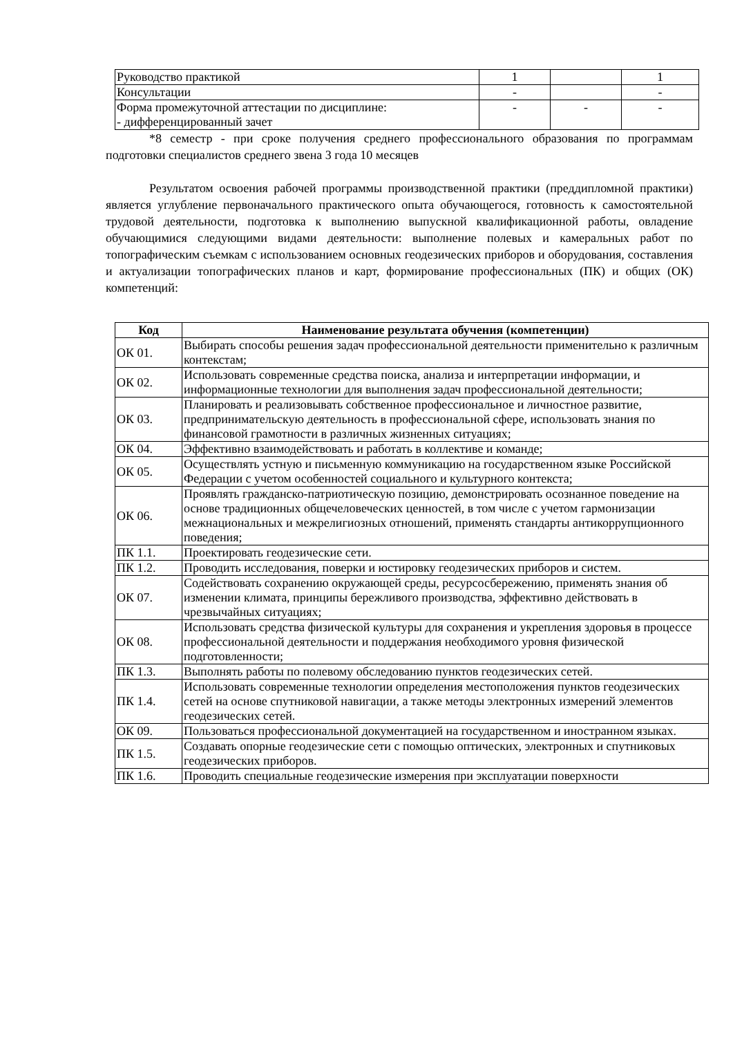| Руководство практикой | 1 | | 1 |
| Консультации | - | | - |
| Форма промежуточной аттестации по дисциплине: - дифференцированный зачет | - | - | - |
*8 семестр - при сроке получения среднего профессионального образования по программам подготовки специалистов среднего звена 3 года 10 месяцев
Результатом освоения рабочей программы производственной практики (преддипломной практики) является углубление первоначального практического опыта обучающегося, готовность к самостоятельной трудовой деятельности, подготовка к выполнению выпускной квалификационной работы, овладение обучающимися следующими видами деятельности: выполнение полевых и камеральных работ по топографическим съемкам с использованием основных геодезических приборов и оборудования, составления и актуализации топографических планов и карт, формирование профессиональных (ПК) и общих (ОК) компетенций:
| Код | Наименование результата обучения (компетенции) |
| --- | --- |
| ОК 01. | Выбирать способы решения задач профессиональной деятельности применительно к различным контекстам; |
| ОК 02. | Использовать современные средства поиска, анализа и интерпретации информации, и информационные технологии для выполнения задач профессиональной деятельности; |
| ОК 03. | Планировать и реализовывать собственное профессиональное и личностное развитие, предпринимательскую деятельность в профессиональной сфере, использовать знания по финансовой грамотности в различных жизненных ситуациях; |
| ОК 04. | Эффективно взаимодействовать и работать в коллективе и команде; |
| ОК 05. | Осуществлять устную и письменную коммуникацию на государственном языке Российской Федерации с учетом особенностей социального и культурного контекста; |
| ОК 06. | Проявлять гражданско-патриотическую позицию, демонстрировать осознанное поведение на основе традиционных общечеловеческих ценностей, в том числе с учетом гармонизации межнациональных и межрелигиозных отношений, применять стандарты антикоррупционного поведения; |
| ПК 1.1. | Проектировать геодезические сети. |
| ПК 1.2. | Проводить исследования, поверки и юстировку геодезических приборов и систем. |
| ОК 07. | Содействовать сохранению окружающей среды, ресурсосбережению, применять знания об изменении климата, принципы бережливого производства, эффективно действовать в чрезвычайных ситуациях; |
| ОК 08. | Использовать средства физической культуры для сохранения и укрепления здоровья в процессе профессиональной деятельности и поддержания необходимого уровня физической подготовленности; |
| ПК 1.3. | Выполнять работы по полевому обследованию пунктов геодезических сетей. |
| ПК 1.4. | Использовать современные технологии определения местоположения пунктов геодезических сетей на основе спутниковой навигации, а также методы электронных измерений элементов геодезических сетей. |
| ОК 09. | Пользоваться профессиональной документацией на государственном и иностранном языках. |
| ПК 1.5. | Создавать опорные геодезические сети с помощью оптических, электронных и спутниковых геодезических приборов. |
| ПК 1.6. | Проводить специальные геодезические измерения при эксплуатации поверхности |